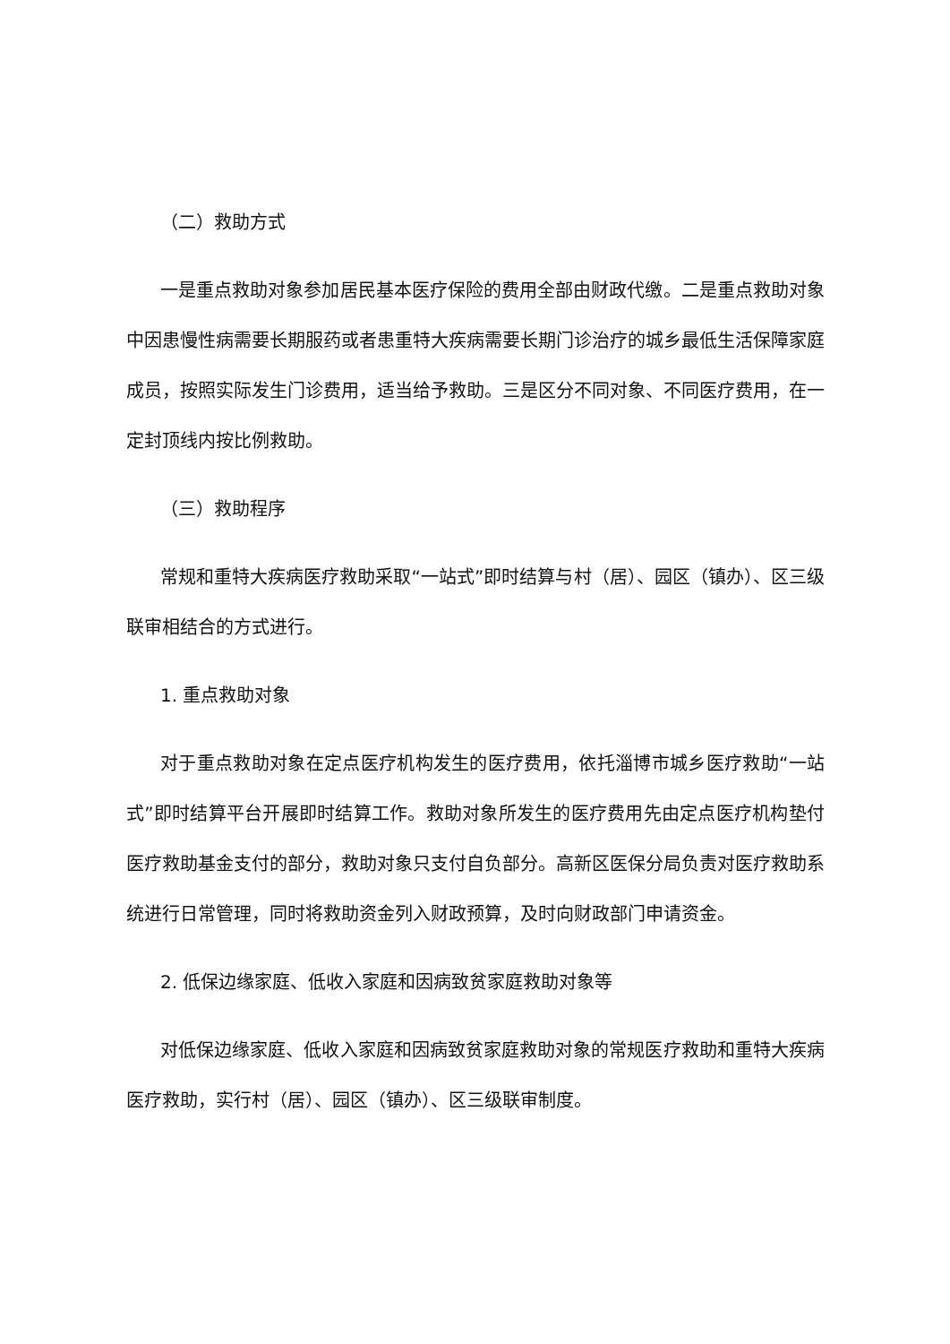（二）救助方式
一是重点救助对象参加居民基本医疗保险的费用全部由财政代缴。二是重点救助对象中因患慢性病需要长期服药或者患重特大疾病需要长期门诊治疗的城乡最低生活保障家庭成员，按照实际发生门诊费用，适当给予救助。三是区分不同对象、不同医疗费用，在一定封顶线内按比例救助。
（三）救助程序
常规和重特大疾病医疗救助采取“一站式”即时结算与村（居）、园区（镇办）、区三级联审相结合的方式进行。
1. 重点救助对象
对于重点救助对象在定点医疗机构发生的医疗费用，依托淄博市城乡医疗救助“一站式”即时结算平台开展即时结算工作。救助对象所发生的医疗费用先由定点医疗机构垫付医疗救助基金支付的部分，救助对象只支付自负部分。高新区医保分局负责对医疗救助系统进行日常管理，同时将救助资金列入财政预算，及时向财政部门申请资金。
2. 低保边缘家庭、低收入家庭和因病致贫家庭救助对象等
对低保边缘家庭、低收入家庭和因病致贫家庭救助对象的常规医疗救助和重特大疾病医疗救助，实行村（居）、园区（镇办）、区三级联审制度。